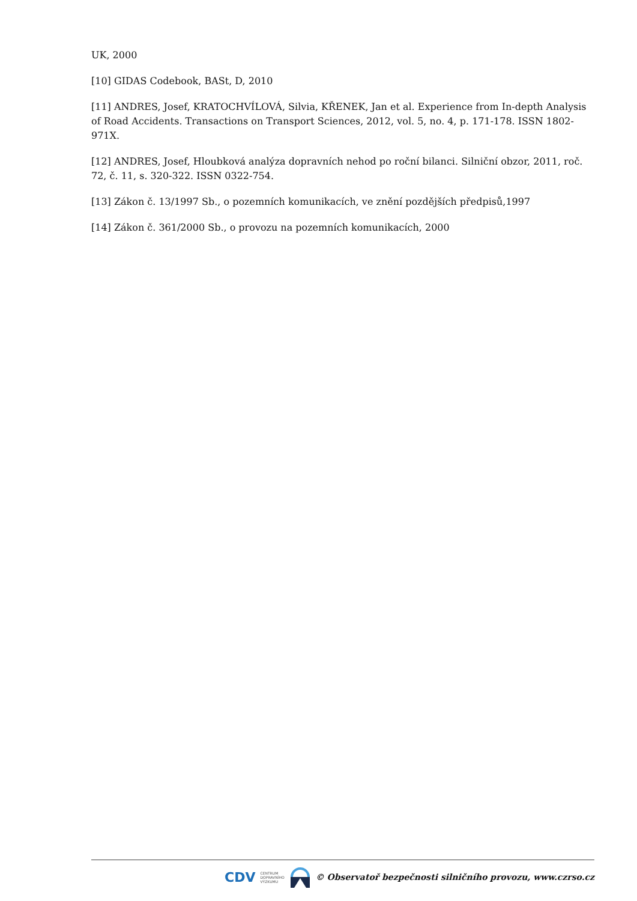UK, 2000
[10] GIDAS Codebook, BASt, D, 2010
[11] ANDRES, Josef, KRATOCHVÍLOVÁ, Silvia, KŘENEK, Jan et al. Experience from In-depth Analysis of Road Accidents. Transactions on Transport Sciences, 2012, vol. 5, no. 4, p. 171-178. ISSN 1802-971X.
[12] ANDRES, Josef, Hloubková analýza dopravních nehod po roční bilanci. Silniční obzor, 2011, roč. 72, č. 11, s. 320-322. ISSN 0322-754.
[13] Zákon č. 13/1997 Sb., o pozemních komunikacích, ve znění pozdějších předpisů,1997
[14] Zákon č. 361/2000 Sb., o provozu na pozemních komunikacích, 2000
CDV CENTRUM
DOPRAVNÍHO
VÝZKUMU © Observatoř bezpečnosti silničního provozu, www.czrso.cz